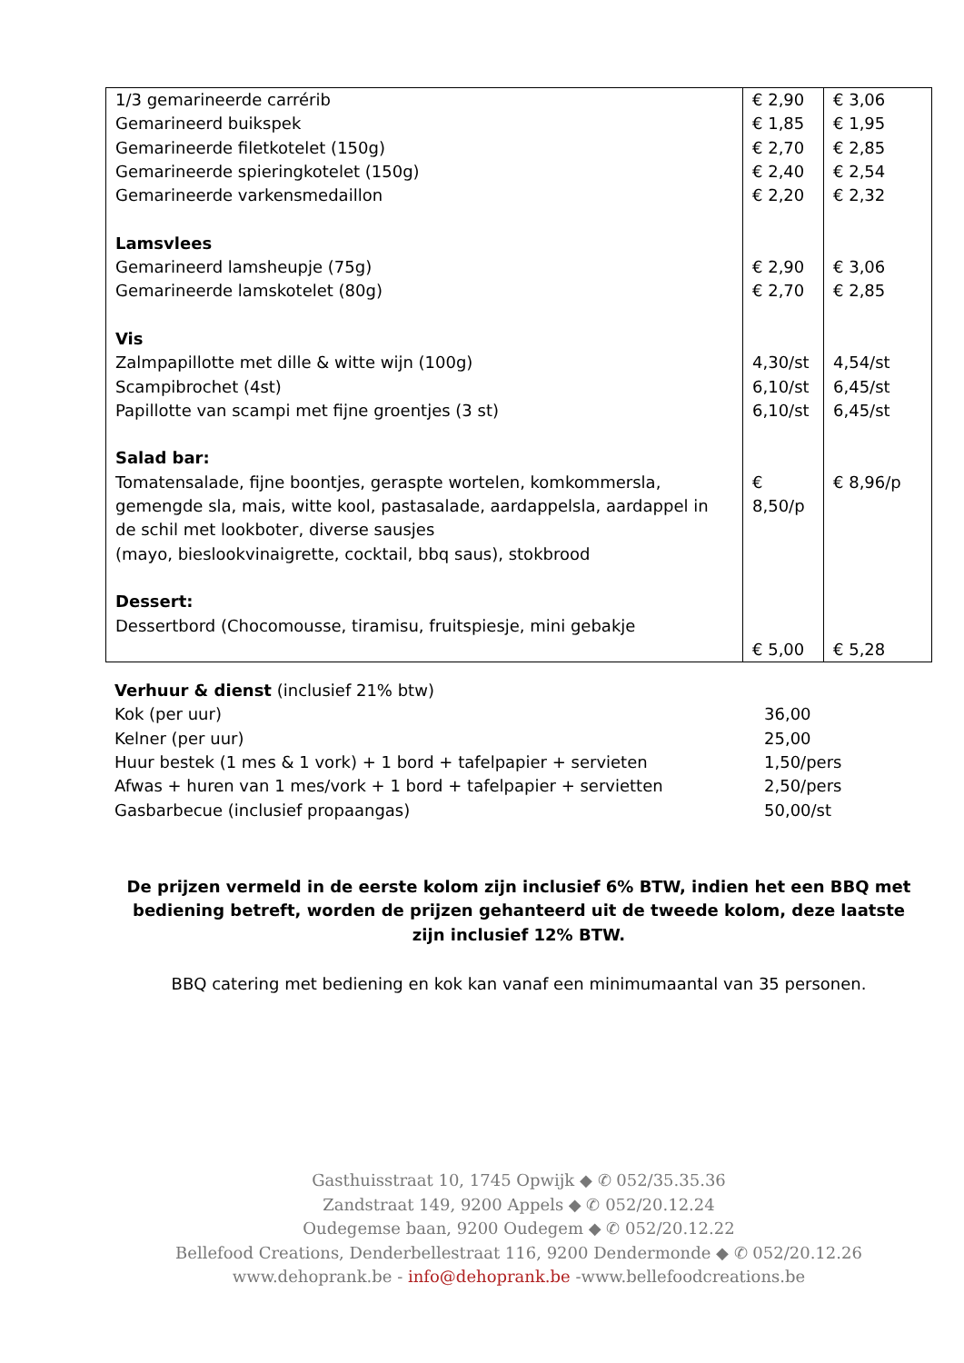| 1/3 gemarineerde carrérib Gemarineerd buikspek Gemarineerde filetkotelet (150g) Gemarineerde spieringkotelet (150g) Gemarineerde varkensmedaillon Lamsvlees Gemarineerd lamsheupje (75g) Gemarineerde lamskotelet (80g) Vis Zalmpapillotte met dille & witte wijn (100g) Scampibrochet (4st) Papillotte van scampi met fijne groentjes (3 st) Salad bar: Tomatensalade, fijne boontjes, geraspte wortelen, komkommersla, gemengde sla, mais, witte kool, pastasalade, aardappelsla, aardappel in de schil met lookboter, diverse sausjes (mayo, bieslookvinaigrette, cocktail, bbq saus), stokbrood Dessert: Dessertbord (Chocomousse, tiramisu, fruitspiesje, mini gebakje | € 2,90 € 1,85 € 2,70 € 2,40 € 2,20 € 2,90 € 2,70 4,30/st 6,10/st 6,10/st € 8,50/p € 5,00 | € 3,06 € 1,95 € 2,85 € 2,54 € 2,32 € 3,06 € 2,85 4,54/st 6,45/st 6,45/st € 8,96/p € 5,28 |
| Verhuur & dienst (inclusief 21% btw) | |
| Kok (per uur) | 36,00 |
| Kelner (per uur) | 25,00 |
| Huur bestek (1 mes & 1 vork) + 1 bord + tafelpapier + servieten | 1,50/pers |
| Afwas + huren van 1 mes/vork + 1 bord + tafelpapier + servietten | 2,50/pers |
| Gasbarbecue (inclusief propaangas) | 50,00/st |
De prijzen vermeld in de eerste kolom zijn inclusief 6% BTW, indien het een BBQ met bediening betreft, worden de prijzen gehanteerd uit de tweede kolom, deze laatste zijn inclusief 12% BTW.
BBQ catering met bediening en kok kan vanaf een minimumaantal van 35 personen.
Gasthuisstraat 10, 1745 Opwijk ◆ ✆ 052/35.35.36
Zandstraat 149, 9200 Appels ◆ ✆ 052/20.12.24
Oudegemse baan, 9200 Oudegem ◆ ✆ 052/20.12.22
Bellefood Creations, Denderbellestraat 116, 9200 Dendermonde ◆ ✆ 052/20.12.26
www.dehoprank.be - info@dehoprank.be -www.bellefoodcreations.be